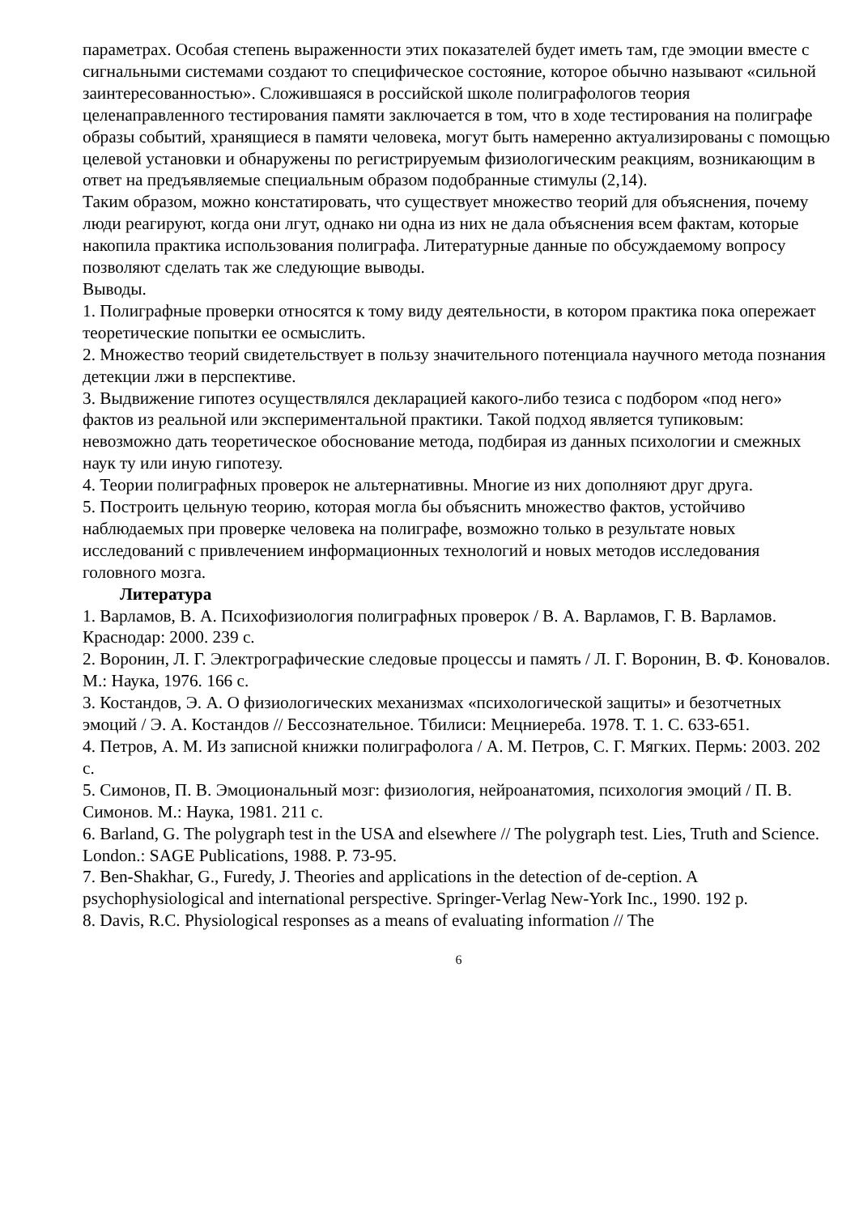параметрах. Особая степень выраженности этих показателей будет иметь там, где эмоции вместе с сигнальными системами создают то специфическое состояние, которое обычно называют «сильной заинтересованностью». Сложившаяся в российской школе полиграфологов теория целенаправленного тестирования памяти заключается в том, что в ходе тестирования на полиграфе образы событий, хранящиеся в памяти человека, могут быть намеренно актуализированы с помощью целевой установки и обнаружены по регистрируемым физиологическим реакциям, возникающим в ответ на предъявляемые специальным образом подобранные стимулы (2,14).
Таким образом, можно констатировать, что существует множество теорий для объяснения, почему люди реагируют, когда они лгут, однако ни одна из них не дала объяснения всем фактам, которые накопила практика использования полиграфа. Литературные данные по обсуждаемому вопросу позволяют сделать так же следующие выводы.
Выводы.
1. Полиграфные проверки относятся к тому виду деятельности, в котором практика пока опережает теоретические попытки ее осмыслить.
2. Множество теорий свидетельствует в пользу значительного потенциала научного метода познания детекции лжи в перспективе.
3. Выдвижение гипотез осуществлялся декларацией какого-либо тезиса с подбором «под него» фактов из реальной или экспериментальной практики. Такой подход является тупиковым: невозможно дать теоретическое обоснование метода, подбирая из данных психологии и смежных наук ту или иную гипотезу.
4. Теории полиграфных проверок не альтернативны. Многие из них дополняют друг друга.
5. Построить цельную теорию, которая могла бы объяснить множество фактов, устойчиво наблюдаемых при проверке человека на полиграфе, возможно только в результате новых исследований с привлечением информационных технологий и новых методов исследования головного мозга.
Литература
1. Варламов, В. А. Психофизиология полиграфных проверок / В. А. Варламов, Г. В. Варламов. Краснодар: 2000. 239 с.
2. Воронин, Л. Г. Электрографические следовые процессы и память / Л. Г. Воронин, В. Ф. Коновалов. М.: Наука, 1976. 166 с.
3. Костандов, Э. А. О физиологических механизмах «психологической защиты» и безотчетных эмоций / Э. А. Костандов // Бессознательное. Тбилиси: Мецниереба. 1978. Т. 1. С. 633-651.
4. Петров, А. М. Из записной книжки полиграфолога / А. М. Петров, С. Г. Мягких. Пермь: 2003. 202 с.
5. Симонов, П. В. Эмоциональный мозг: физиология, нейроанатомия, психология эмоций / П. В. Симонов. М.: Наука, 1981. 211 с.
6. Barland, G. The polygraph test in the USA and elsewhere // The polygraph test. Lies, Truth and Science. London.: SAGE Publications, 1988. P. 73-95.
7. Ben-Shakhar, G., Furedy, J. Theories and applications in the detection of de-ception. A psychophysiological and international perspective. Springer-Verlag New-York Inc., 1990. 192 p.
8. Davis, R.C. Physiological responses as a means of evaluating information // The
6